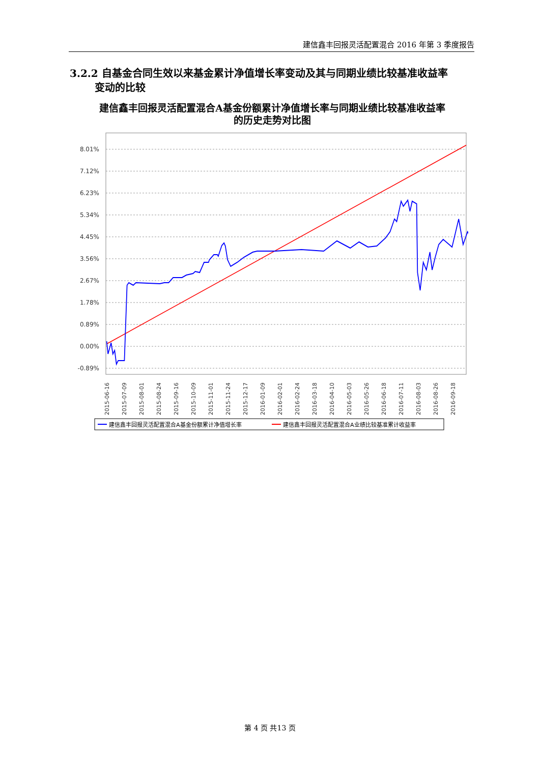建信鑫丰回报灵活配置混合 2016 年第 3 季度报告
3.2.2 自基金合同生效以来基金累计净值增长率变动及其与同期业绩比较基准收益率
变动的比较
建信鑫丰回报灵活配置混合A基金份额累计净值增长率与同期业绩比较基准收益率
的历史走势对比图
8.01%
7.12%
6.23%
5.34%
4.45%
3.56%
2.67%
1.78%
0.89%
0.00%
-0.89%
2015-06-16
2015-07-09
2015-08-01
2015-08-24
2015-09-16
2015-10-09
2015-11-01
2015-11-24
2015-12-17
2016-01-09
2016-02-01
2016-02-24
2016-03-18
2016-04-10
2016-05-03
2016-05-26
2016-06-18
2016-07-11
2016-08-03
2016-08-26
2016-09-18
建信鑫丰回报灵活配置混合A基金份额累计净值增长率
建信鑫丰回报灵活配置混合A业绩比较基准累计收益率
第 4 页 共13 页